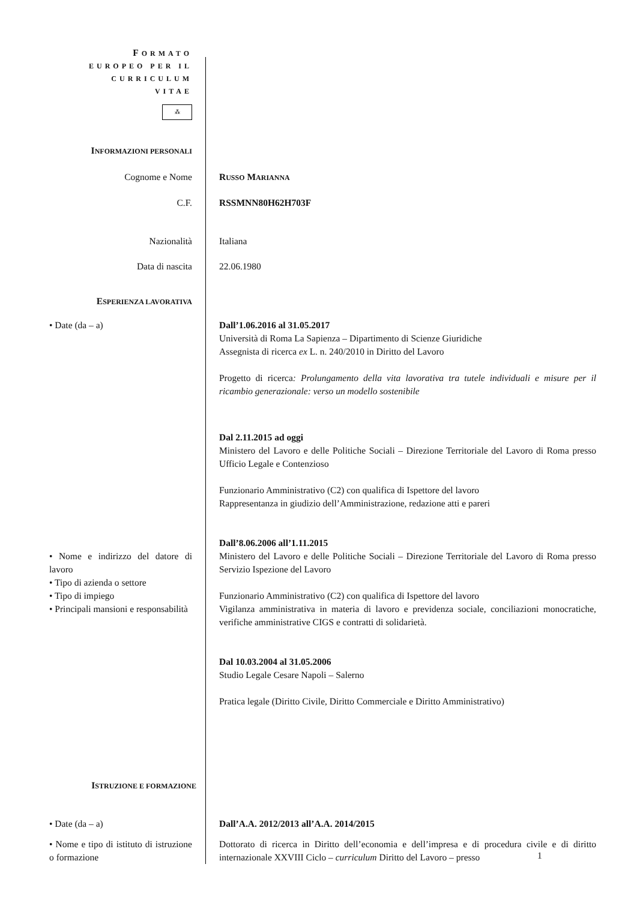FORMATO
EUROPEO PER IL
CURRICULUM
VITAE
⁂
INFORMAZIONI PERSONALI
Cognome e Nome RUSSO MARIANNA
C.F. RSSMNN80H62H703F
Nazionalità Italiana
Data di nascita 22.06.1980
ESPERIENZA LAVORATIVA
• Date (da – a) Dall’1.06.2016 al 31.05.2017
Università di Roma La Sapienza – Dipartimento di Scienze Giuridiche
Assegnista di ricerca ex L. n. 240/2010 in Diritto del Lavoro
Progetto di ricerca: Prolungamento della vita lavorativa tra tutele individuali e misure per il ricambio generazionale: verso un modello sostenibile
Dal 2.11.2015 ad oggi
Ministero del Lavoro e delle Politiche Sociali – Direzione Territoriale del Lavoro di Roma presso Ufficio Legale e Contenzioso
Funzionario Amministrativo (C2) con qualifica di Ispettore del lavoro
Rappresentanza in giudizio dell’Amministrazione, redazione atti e pareri
• Nome e indirizzo del datore di lavoro
• Tipo di azienda o settore
• Tipo di impiego
• Principali mansioni e responsabilità
Dall’8.06.2006 all’1.11.2015
Ministero del Lavoro e delle Politiche Sociali – Direzione Territoriale del Lavoro di Roma presso Servizio Ispezione del Lavoro
Funzionario Amministrativo (C2) con qualifica di Ispettore del lavoro
Vigilanza amministrativa in materia di lavoro e previdenza sociale, conciliazioni monocratiche, verifiche amministrative CIGS e contratti di solidarietà.
Dal 10.03.2004 al 31.05.2006
Studio Legale Cesare Napoli – Salerno
Pratica legale (Diritto Civile, Diritto Commerciale e Diritto Amministrativo)
ISTRUZIONE E FORMAZIONE
• Date (da – a) Dall’A.A. 2012/2013 all’A.A. 2014/2015
• Nome e tipo di istituto di istruzione o formazione
Dottorato di ricerca in Diritto dell’economia e dell’impresa e di procedura civile e di diritto internazionale XXVIII Ciclo – curriculum Diritto del Lavoro – presso
1